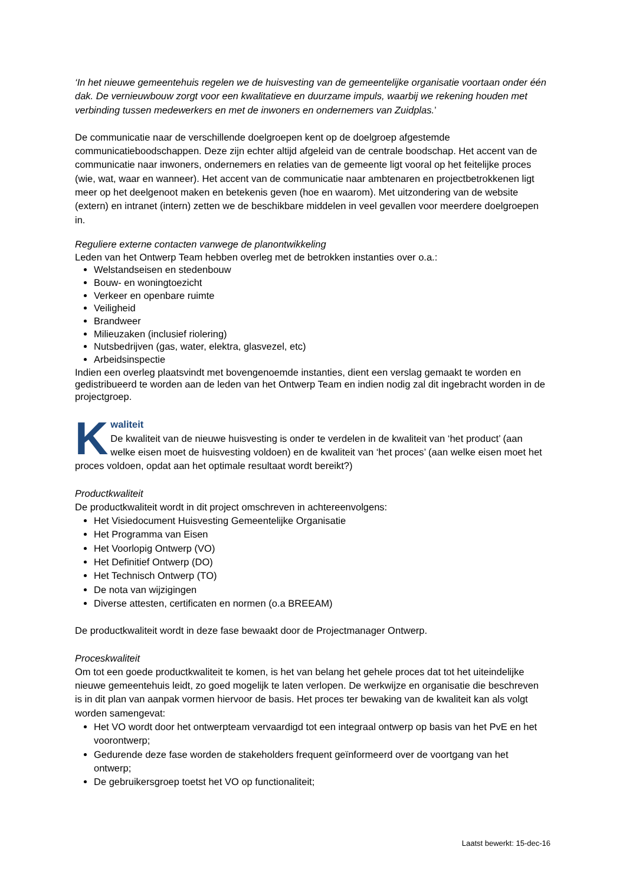‘In het nieuwe gemeentehuis regelen we de huisvesting van de gemeentelijke organisatie voortaan onder één dak. De vernieuwbouw zorgt voor een kwalitatieve en duurzame impuls, waarbij we rekening houden met verbinding tussen medewerkers en met de inwoners en ondernemers van Zuidplas.’
De communicatie naar de verschillende doelgroepen kent op de doelgroep afgestemde communicatieboodschappen. Deze zijn echter altijd afgeleid van de centrale boodschap. Het accent van de communicatie naar inwoners, ondernemers en relaties van de gemeente ligt vooral op het feitelijke proces (wie, wat, waar en wanneer). Het accent van de communicatie naar ambtenaren en projectbetrokkenen ligt meer op het deelgenoot maken en betekenis geven (hoe en waarom). Met uitzondering van de website (extern) en intranet (intern) zetten we de beschikbare middelen in veel gevallen voor meerdere doelgroepen in.
Reguliere externe contacten vanwege de planontwikkeling
Leden van het Ontwerp Team hebben overleg met de betrokken instanties over o.a.:
Welstandseisen en stedenbouw
Bouw- en woningtoezicht
Verkeer en openbare ruimte
Veiligheid
Brandweer
Milieuzaken (inclusief riolering)
Nutsbedrijven (gas, water, elektra, glasvezel, etc)
Arbeidsinspectie
Indien een overleg plaatsvindt met bovengenoemde instanties, dient een verslag gemaakt te worden en gedistribueerd te worden aan de leden van het Ontwerp Team en indien nodig zal dit ingebracht worden in de projectgroep.
Kwaliteit
De kwaliteit van de nieuwe huisvesting is onder te verdelen in de kwaliteit van ‘het product’ (aan welke eisen moet de huisvesting voldoen) en de kwaliteit van ‘het proces’ (aan welke eisen moet het proces voldoen, opdat aan het optimale resultaat wordt bereikt?)
Productkwaliteit
De productkwaliteit wordt in dit project omschreven in achtereenvolgens:
Het Visiedocument Huisvesting Gemeentelijke Organisatie
Het Programma van Eisen
Het Voorlopig Ontwerp (VO)
Het Definitief Ontwerp (DO)
Het Technisch Ontwerp (TO)
De nota van wijzigingen
Diverse attesten, certificaten en normen (o.a BREEAM)
De productkwaliteit wordt in deze fase bewaakt door de Projectmanager Ontwerp.
Proceskwaliteit
Om tot een goede productkwaliteit te komen, is het van belang het gehele proces dat tot het uiteindelijke nieuwe gemeentehuis leidt, zo goed mogelijk te laten verlopen. De werkwijze en organisatie die beschreven is in dit plan van aanpak vormen hiervoor de basis. Het proces ter bewaking van de kwaliteit kan als volgt worden samengevat:
Het VO wordt door het ontwerpteam vervaardigd tot een integraal ontwerp op basis van het PvE en het voorontwerp;
Gedurende deze fase worden de stakeholders frequent geïnformeerd over de voortgang van het ontwerp;
De gebruikersgroep toetst het VO op functionaliteit;
Laatst bewerkt: 15-dec-16